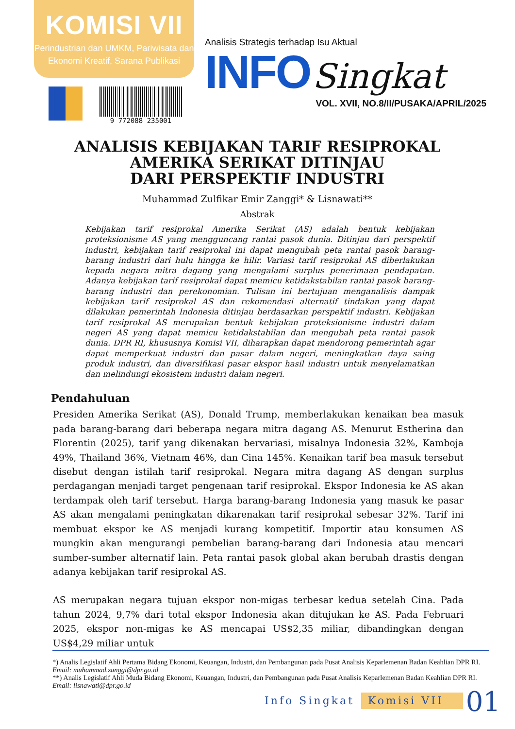KOMISI VII
Perindustrian dan UMKM, Pariwisata dan
Ekonomi Kreatif, Sarana Publikasi
Analisis Strategis terhadap Isu Aktual
INFO Singkat
VOL. XVII, NO.8/II/PUSAKA/APRIL/2025
9 772088 235001
ANALISIS KEBIJAKAN TARIF RESIPROKAL
AMERIKA SERIKAT DITINJAU
DARI PERSPEKTIF INDUSTRI
Muhammad Zulfikar Emir Zanggi* & Lisnawati**
Abstrak
Kebijakan tarif resiprokal Amerika Serikat (AS) adalah bentuk kebijakan proteksionisme AS yang mengguncang rantai pasok dunia. Ditinjau dari perspektif industri, kebijakan tarif resiprokal ini dapat mengubah peta rantai pasok barang-barang industri dari hulu hingga ke hilir. Variasi tarif resiprokal AS diberlakukan kepada negara mitra dagang yang mengalami surplus penerimaan pendapatan. Adanya kebijakan tarif resiprokal dapat memicu ketidakstabilan rantai pasok barang-barang industri dan perekonomian. Tulisan ini bertujuan menganalisis dampak kebijakan tarif resiprokal AS dan rekomendasi alternatif tindakan yang dapat dilakukan pemerintah Indonesia ditinjau berdasarkan perspektif industri. Kebijakan tarif resiprokal AS merupakan bentuk kebijakan proteksionisme industri dalam negeri AS yang dapat memicu ketidakstabilan dan mengubah peta rantai pasok dunia. DPR RI, khususnya Komisi VII, diharapkan dapat mendorong pemerintah agar dapat memperkuat industri dan pasar dalam negeri, meningkatkan daya saing produk industri, dan diversifikasi pasar ekspor hasil industri untuk menyelamatkan dan melindungi ekosistem industri dalam negeri.
Pendahuluan
Presiden Amerika Serikat (AS), Donald Trump, memberlakukan kenaikan bea masuk pada barang-barang dari beberapa negara mitra dagang AS. Menurut Estherina dan Florentin (2025), tarif yang dikenakan bervariasi, misalnya Indonesia 32%, Kamboja 49%, Thailand 36%, Vietnam 46%, dan Cina 145%. Kenaikan tarif bea masuk tersebut disebut dengan istilah tarif resiprokal. Negara mitra dagang AS dengan surplus perdagangan menjadi target pengenaan tarif resiprokal. Ekspor Indonesia ke AS akan terdampak oleh tarif tersebut. Harga barang-barang Indonesia yang masuk ke pasar AS akan mengalami peningkatan dikarenakan tarif resiprokal sebesar 32%. Tarif ini membuat ekspor ke AS menjadi kurang kompetitif. Importir atau konsumen AS mungkin akan mengurangi pembelian barang-barang dari Indonesia atau mencari sumber-sumber alternatif lain. Peta rantai pasok global akan berubah drastis dengan adanya kebijakan tarif resiprokal AS.
AS merupakan negara tujuan ekspor non-migas terbesar kedua setelah Cina. Pada tahun 2024, 9,7% dari total ekspor Indonesia akan ditujukan ke AS. Pada Februari 2025, ekspor non-migas ke AS mencapai US$2,35 miliar, dibandingkan dengan US$4,29 miliar untuk
*) Analis Legislatif Ahli Pertama Bidang Ekonomi, Keuangan, Industri, dan Pembangunan pada Pusat Analisis Keparlemenan Badan Keahlian DPR RI. Email: muhammad.zanggi@dpr.go.id
**) Analis Legislatif Ahli Muda Bidang Ekonomi, Keuangan, Industri, dan Pembangunan pada Pusat Analisis Keparlemenan Badan Keahlian DPR RI. Email: lisnawati@dpr.go.id
Info Singkat Komisi VII 01